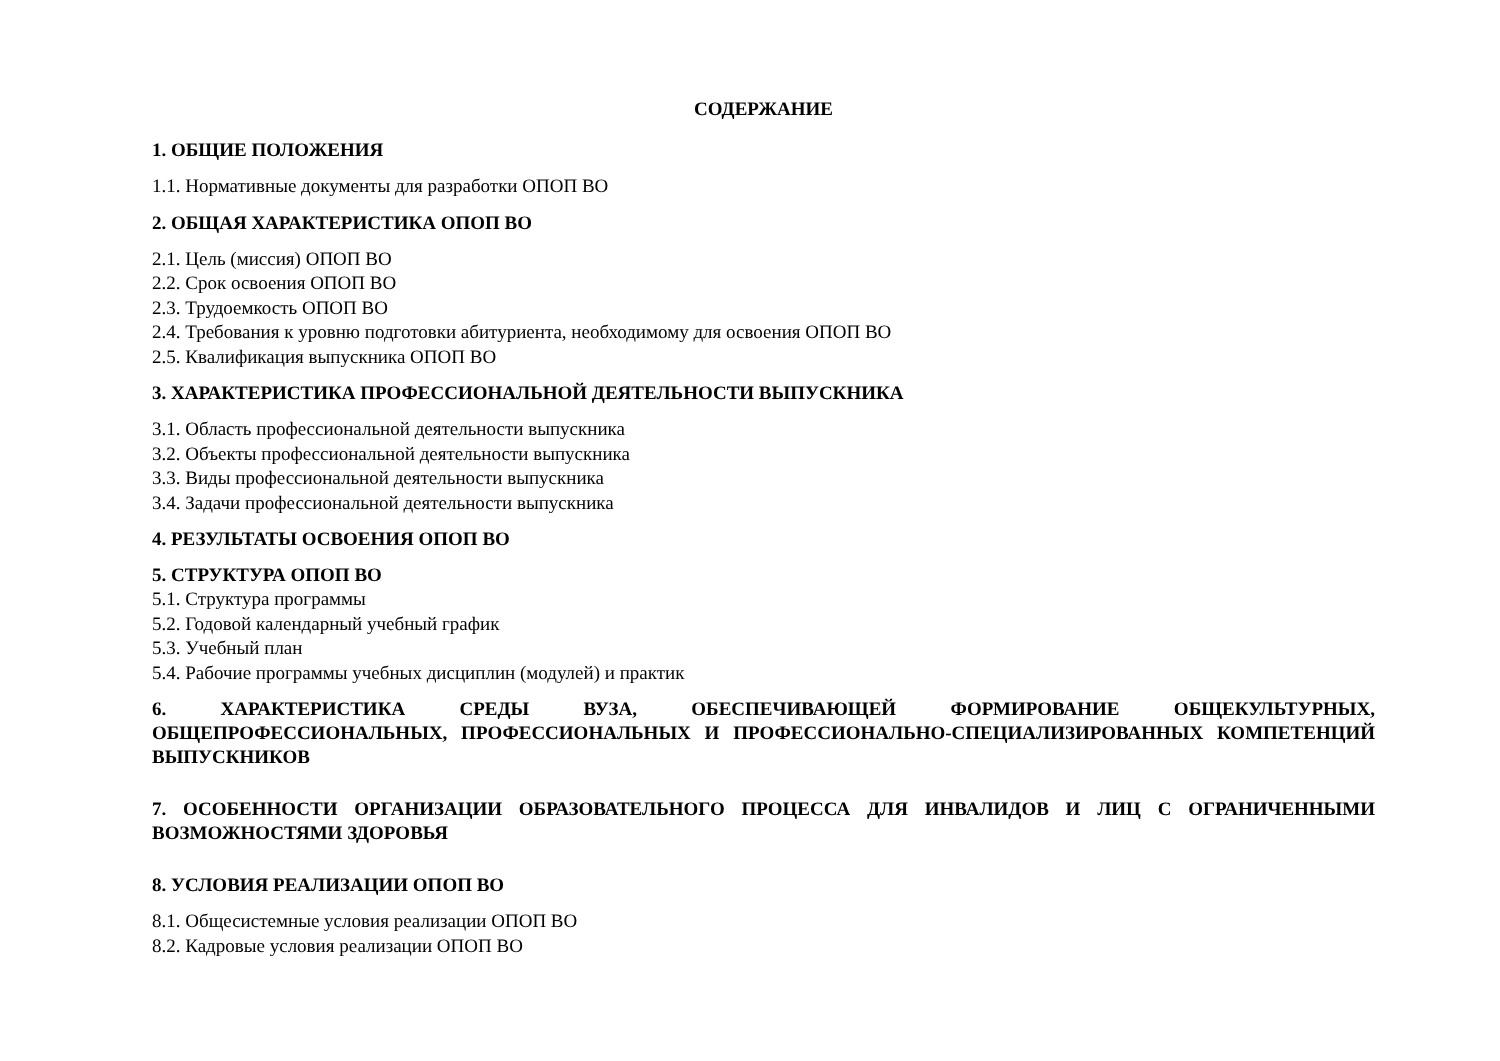СОДЕРЖАНИЕ
1. ОБЩИЕ ПОЛОЖЕНИЯ
1.1. Нормативные документы для разработки ОПОП ВО
2. ОБЩАЯ ХАРАКТЕРИСТИКА ОПОП ВО
2.1. Цель (миссия) ОПОП ВО
2.2. Срок освоения ОПОП ВО
2.3. Трудоемкость ОПОП ВО
2.4. Требования к уровню подготовки абитуриента, необходимому для освоения ОПОП ВО
2.5. Квалификация выпускника ОПОП ВО
3. ХАРАКТЕРИСТИКА ПРОФЕССИОНАЛЬНОЙ ДЕЯТЕЛЬНОСТИ ВЫПУСКНИКА
3.1. Область профессиональной деятельности выпускника
3.2. Объекты профессиональной деятельности выпускника
3.3. Виды профессиональной деятельности выпускника
3.4. Задачи профессиональной деятельности выпускника
4. РЕЗУЛЬТАТЫ ОСВОЕНИЯ ОПОП ВО
5. СТРУКТУРА ОПОП ВО
5.1. Структура программы
5.2. Годовой календарный учебный график
5.3. Учебный план
5.4. Рабочие программы учебных дисциплин (модулей) и практик
6. ХАРАКТЕРИСТИКА СРЕДЫ ВУЗА, ОБЕСПЕЧИВАЮЩЕЙ ФОРМИРОВАНИЕ ОБЩЕКУЛЬТУРНЫХ, ОБЩЕПРОФЕССИОНАЛЬНЫХ, ПРОФЕССИОНАЛЬНЫХ И ПРОФЕССИОНАЛЬНО-СПЕЦИАЛИЗИРОВАННЫХ КОМПЕТЕНЦИЙ ВЫПУСКНИКОВ
7. ОСОБЕННОСТИ ОРГАНИЗАЦИИ ОБРАЗОВАТЕЛЬНОГО ПРОЦЕССА ДЛЯ ИНВАЛИДОВ И ЛИЦ С ОГРАНИЧЕННЫМИ ВОЗМОЖНОСТЯМИ ЗДОРОВЬЯ
8. УСЛОВИЯ РЕАЛИЗАЦИИ ОПОП ВО
8.1. Общесистемные условия реализации ОПОП ВО
8.2. Кадровые условия реализации ОПОП ВО